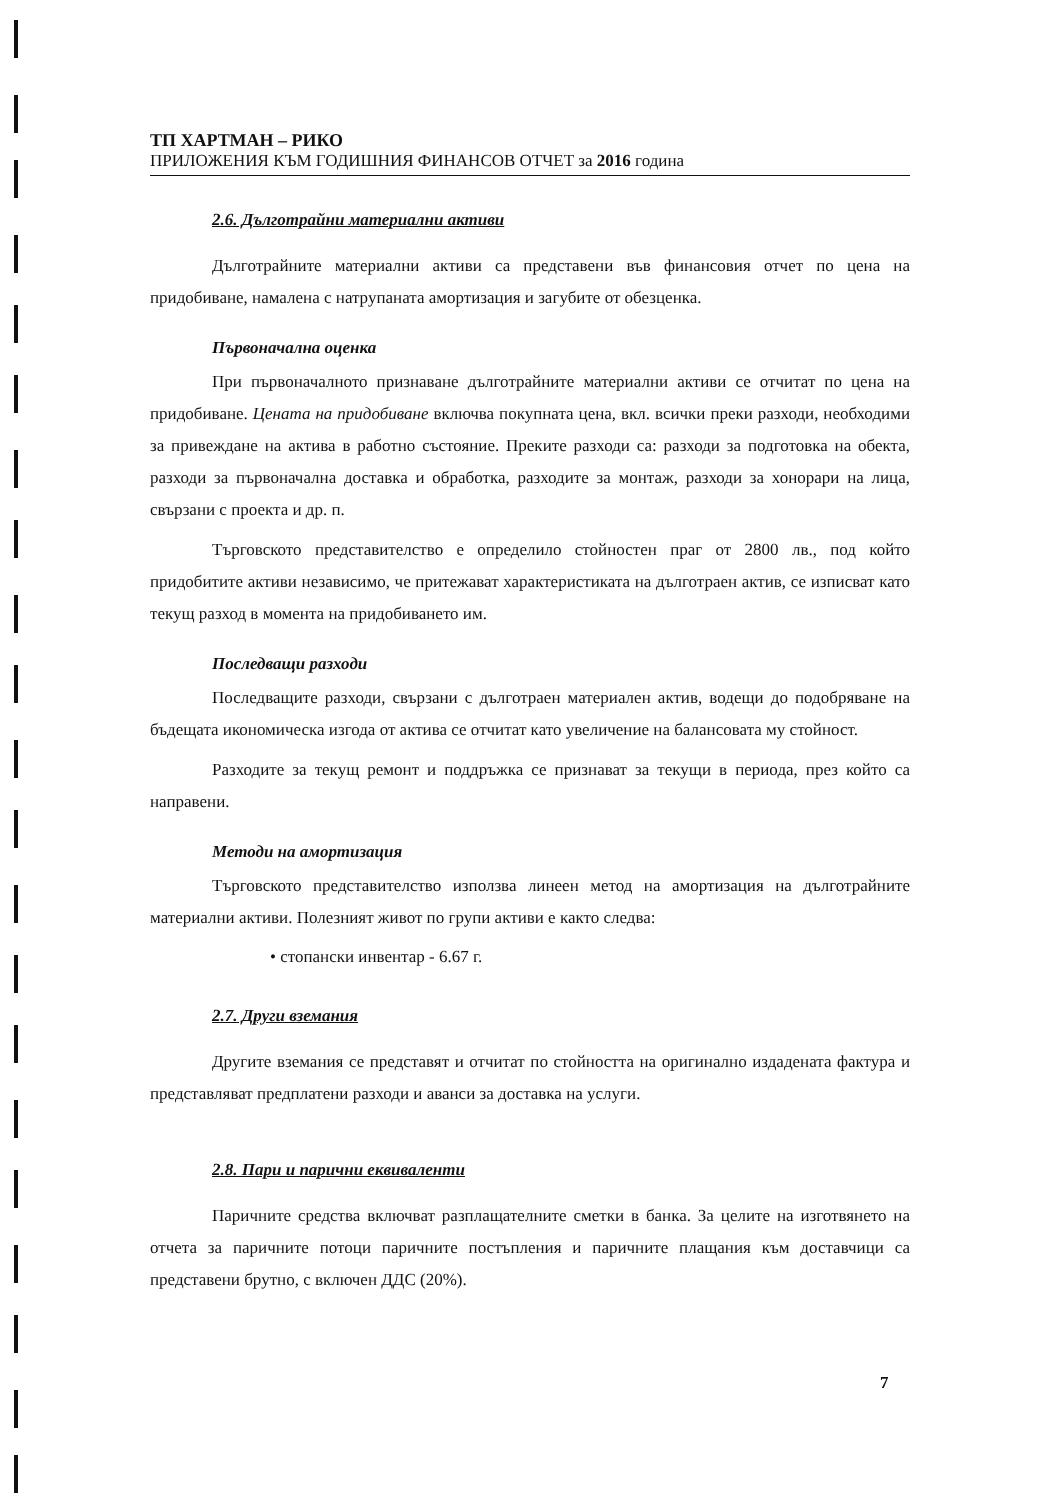ТП ХАРТМАН – РИКО
ПРИЛОЖЕНИЯ КЪМ ГОДИШНИЯ ФИНАНСОВ ОТЧЕТ за 2016 година
2.6. Дълготрайни материални активи
Дълготрайните материални активи са представени във финансовия отчет по цена на придобиване, намалена с натрупаната амортизация и загубите от обезценка.
Първоначална оценка
При първоначалното признаване дълготрайните материални активи се отчитат по цена на придобиване. Цената на придобиване включва покупната цена, вкл. всички преки разходи, необходими за привеждане на актива в работно състояние. Преките разходи са: разходи за подготовка на обекта, разходи за първоначална доставка и обработка, разходите за монтаж, разходи за хонорари на лица, свързани с проекта и др. п.
Търговското представителство е определило стойностен праг от 2800 лв., под който придобитите активи независимо, че притежават характеристиката на дълготраен актив, се изписват като текущ разход в момента на придобиването им.
Последващи разходи
Последващите разходи, свързани с дълготраен материален актив, водещи до подобряване на бъдещата икономическа изгода от актива се отчитат като увеличение на балансовата му стойност.
Разходите за текущ ремонт и поддръжка се признават за текущи в периода, през който са направени.
Методи на амортизация
Търговското представителство използва линеен метод на амортизация на дълготрайните материални активи. Полезният живот по групи активи е както следва:
• стопански инвентар - 6.67 г.
2.7. Други вземания
Другите вземания се представят и отчитат по стойността на оригинално издадената фактура и представляват предплатени разходи и аванси за доставка на услуги.
2.8. Пари и парични еквиваленти
Паричните средства включват разплащателните сметки в банка. За целите на изготвянето на отчета за паричните потоци паричните постъпления и паричните плащания към доставчици са представени брутно, с включен ДДС (20%).
7